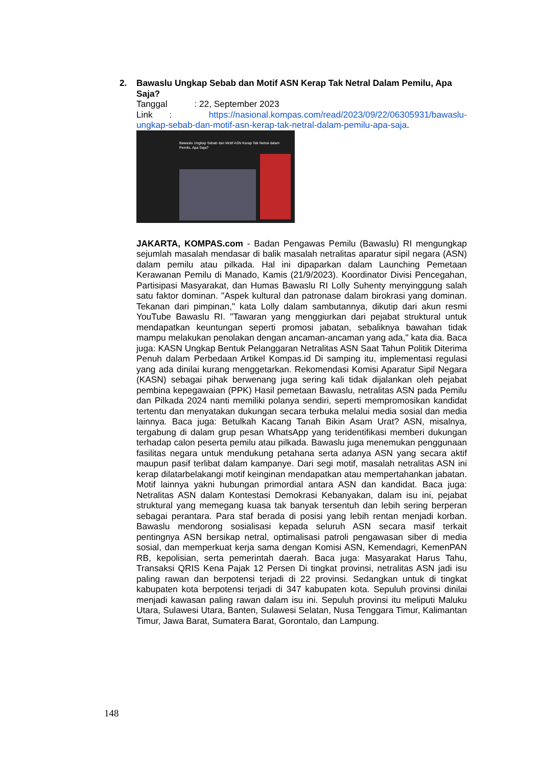2. Bawaslu Ungkap Sebab dan Motif ASN Kerap Tak Netral Dalam Pemilu, Apa Saja?
Tanggal : 22, September 2023
Link : https://nasional.kompas.com/read/2023/09/22/06305931/bawaslu-ungkap-sebab-dan-motif-asn-kerap-tak-netral-dalam-pemilu-apa-saja.
Bawaslu Ungkap Sebab dan Motif ASN Kerap Tak Netral dalam Pemilu, Apa Saja?
JAKARTA, KOMPAS.com - Badan Pengawas Pemilu (Bawaslu) RI mengungkap sejumlah masalah mendasar di balik masalah netralitas aparatur sipil negara (ASN) dalam pemilu atau pilkada. Hal ini dipaparkan dalam Launching Pemetaan Kerawanan Pemilu di Manado, Kamis (21/9/2023). Koordinator Divisi Pencegahan, Partisipasi Masyarakat, dan Humas Bawaslu RI Lolly Suhenty menyinggung salah satu faktor dominan. "Aspek kultural dan patronase dalam birokrasi yang dominan. Tekanan dari pimpinan," kata Lolly dalam sambutannya, dikutip dari akun resmi YouTube Bawaslu RI. "Tawaran yang menggiurkan dari pejabat struktural untuk mendapatkan keuntungan seperti promosi jabatan, sebaliknya bawahan tidak mampu melakukan penolakan dengan ancaman-ancaman yang ada," kata dia. Baca juga: KASN Ungkap Bentuk Pelanggaran Netralitas ASN Saat Tahun Politik Diterima Penuh dalam Perbedaan Artikel Kompas.id Di samping itu, implementasi regulasi yang ada dinilai kurang menggetarkan. Rekomendasi Komisi Aparatur Sipil Negara (KASN) sebagai pihak berwenang juga sering kali tidak dijalankan oleh pejabat pembina kepegawaian (PPK) Hasil pemetaan Bawaslu, netralitas ASN pada Pemilu dan Pilkada 2024 nanti memiliki polanya sendiri, seperti mempromosikan kandidat tertentu dan menyatakan dukungan secara terbuka melalui media sosial dan media lainnya. Baca juga: Betulkah Kacang Tanah Bikin Asam Urat? ASN, misalnya, tergabung di dalam grup pesan WhatsApp yang teridentifikasi memberi dukungan terhadap calon peserta pemilu atau pilkada. Bawaslu juga menemukan penggunaan fasilitas negara untuk mendukung petahana serta adanya ASN yang secara aktif maupun pasif terlibat dalam kampanye. Dari segi motif, masalah netralitas ASN ini kerap dilatarbelakangi motif keinginan mendapatkan atau mempertahankan jabatan. Motif lainnya yakni hubungan primordial antara ASN dan kandidat. Baca juga: Netralitas ASN dalam Kontestasi Demokrasi Kebanyakan, dalam isu ini, pejabat struktural yang memegang kuasa tak banyak tersentuh dan lebih sering berperan sebagai perantara. Para staf berada di posisi yang lebih rentan menjadi korban. Bawaslu mendorong sosialisasi kepada seluruh ASN secara masif terkait pentingnya ASN bersikap netral, optimalisasi patroli pengawasan siber di media sosial, dan memperkuat kerja sama dengan Komisi ASN, Kemendagri, KemenPAN RB, kepolisian, serta pemerintah daerah. Baca juga: Masyarakat Harus Tahu, Transaksi QRIS Kena Pajak 12 Persen Di tingkat provinsi, netralitas ASN jadi isu paling rawan dan berpotensi terjadi di 22 provinsi. Sedangkan untuk di tingkat kabupaten kota berpotensi terjadi di 347 kabupaten kota. Sepuluh provinsi dinilai menjadi kawasan paling rawan dalam isu ini. Sepuluh provinsi itu meliputi Maluku Utara, Sulawesi Utara, Banten, Sulawesi Selatan, Nusa Tenggara Timur, Kalimantan Timur, Jawa Barat, Sumatera Barat, Gorontalo, dan Lampung.
148